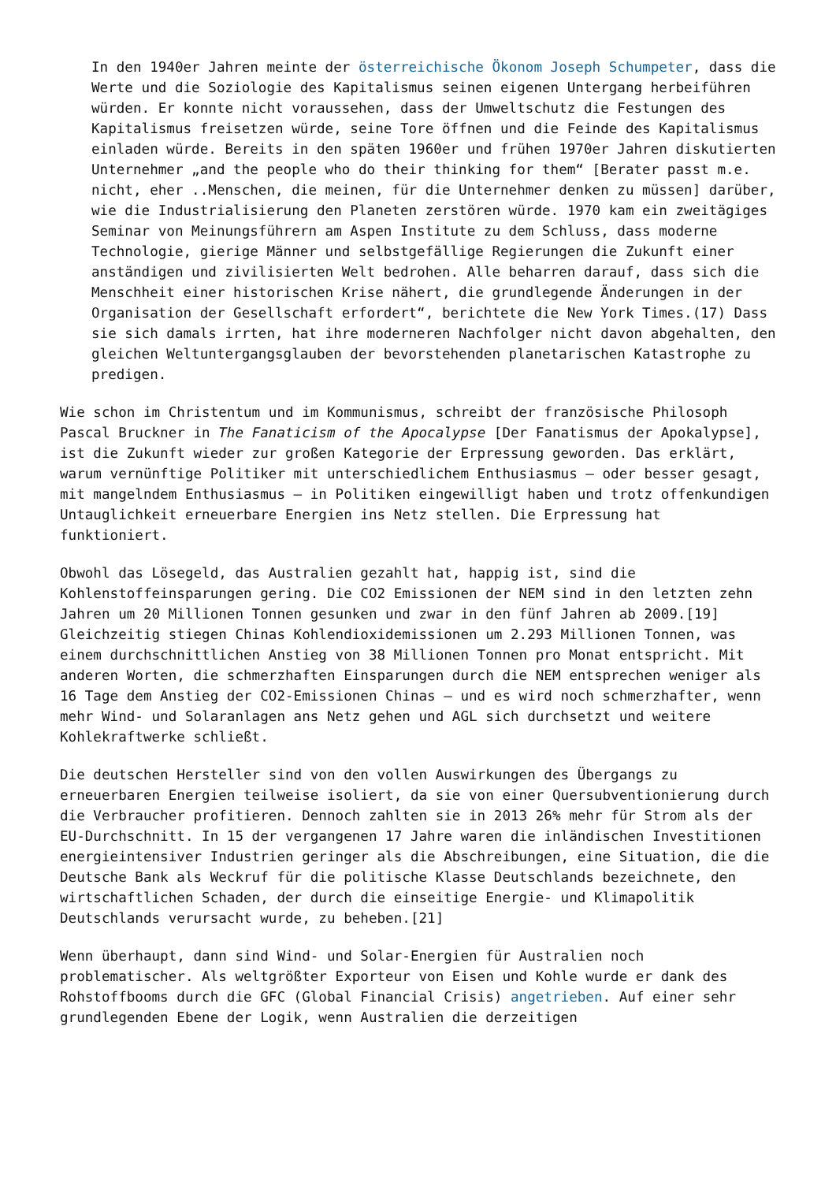In den 1940er Jahren meinte der österreichische Ökonom Joseph Schumpeter, dass die Werte und die Soziologie des Kapitalismus seinen eigenen Untergang herbeiführen würden. Er konnte nicht voraussehen, dass der Umweltschutz die Festungen des Kapitalismus freisetzen würde, seine Tore öffnen und die Feinde des Kapitalismus einladen würde. Bereits in den späten 1960er und frühen 1970er Jahren diskutierten Unternehmer „and the people who do their thinking for them“ [Berater passt m.e. nicht, eher ..Menschen, die meinen, für die Unternehmer denken zu müssen] darüber, wie die Industrialisierung den Planeten zerstören würde. 1970 kam ein zweitägiges Seminar von Meinungsführern am Aspen Institute zu dem Schluss, dass moderne Technologie, gierige Männer und selbstgefällige Regierungen die Zukunft einer anständigen und zivilisierten Welt bedrohen. Alle beharren darauf, dass sich die Menschheit einer historischen Krise nähert, die grundlegende Änderungen in der Organisation der Gesellschaft erfordert“, berichtete die New York Times.(17) Dass sie sich damals irrten, hat ihre moderneren Nachfolger nicht davon abgehalten, den gleichen Weltuntergangsglauben der bevorstehenden planetarischen Katastrophe zu predigen.
Wie schon im Christentum und im Kommunismus, schreibt der französische Philosoph Pascal Bruckner in The Fanaticism of the Apocalypse [Der Fanatismus der Apokalypse], ist die Zukunft wieder zur großen Kategorie der Erpressung geworden. Das erklärt, warum vernünftige Politiker mit unterschiedlichem Enthusiasmus – oder besser gesagt, mit mangelndem Enthusiasmus – in Politiken eingewilligt haben und trotz offenkundigen Untauglichkeit erneuerbare Energien ins Netz stellen. Die Erpressung hat funktioniert.
Obwohl das Lösegeld, das Australien gezahlt hat, happig ist, sind die Kohlenstoffeinsparungen gering. Die CO2 Emissionen der NEM sind in den letzten zehn Jahren um 20 Millionen Tonnen gesunken und zwar in den fünf Jahren ab 2009.[19] Gleichzeitig stiegen Chinas Kohlendioxidemissionen um 2.293 Millionen Tonnen, was einem durchschnittlichen Anstieg von 38 Millionen Tonnen pro Monat entspricht. Mit anderen Worten, die schmerzhaften Einsparungen durch die NEM entsprechen weniger als 16 Tage dem Anstieg der CO2-Emissionen Chinas – und es wird noch schmerzhafter, wenn mehr Wind- und Solaranlagen ans Netz gehen und AGL sich durchsetzt und weitere Kohlekraftwerke schließt.
Die deutschen Hersteller sind von den vollen Auswirkungen des Übergangs zu erneuerbaren Energien teilweise isoliert, da sie von einer Quersubventionierung durch die Verbraucher profitieren. Dennoch zahlten sie in 2013 26% mehr für Strom als der EU-Durchschnitt. In 15 der vergangenen 17 Jahre waren die inländischen Investitionen energieintensiver Industrien geringer als die Abschreibungen, eine Situation, die die Deutsche Bank als Weckruf für die politische Klasse Deutschlands bezeichnete, den wirtschaftlichen Schaden, der durch die einseitige Energie- und Klimapolitik Deutschlands verursacht wurde, zu beheben.[21]
Wenn überhaupt, dann sind Wind- und Solar-Energien für Australien noch problematischer. Als weltgrößter Exporteur von Eisen und Kohle wurde er dank des Rohstoffbooms durch die GFC (Global Financial Crisis) angetrieben. Auf einer sehr grundlegenden Ebene der Logik, wenn Australien die derzeitigen